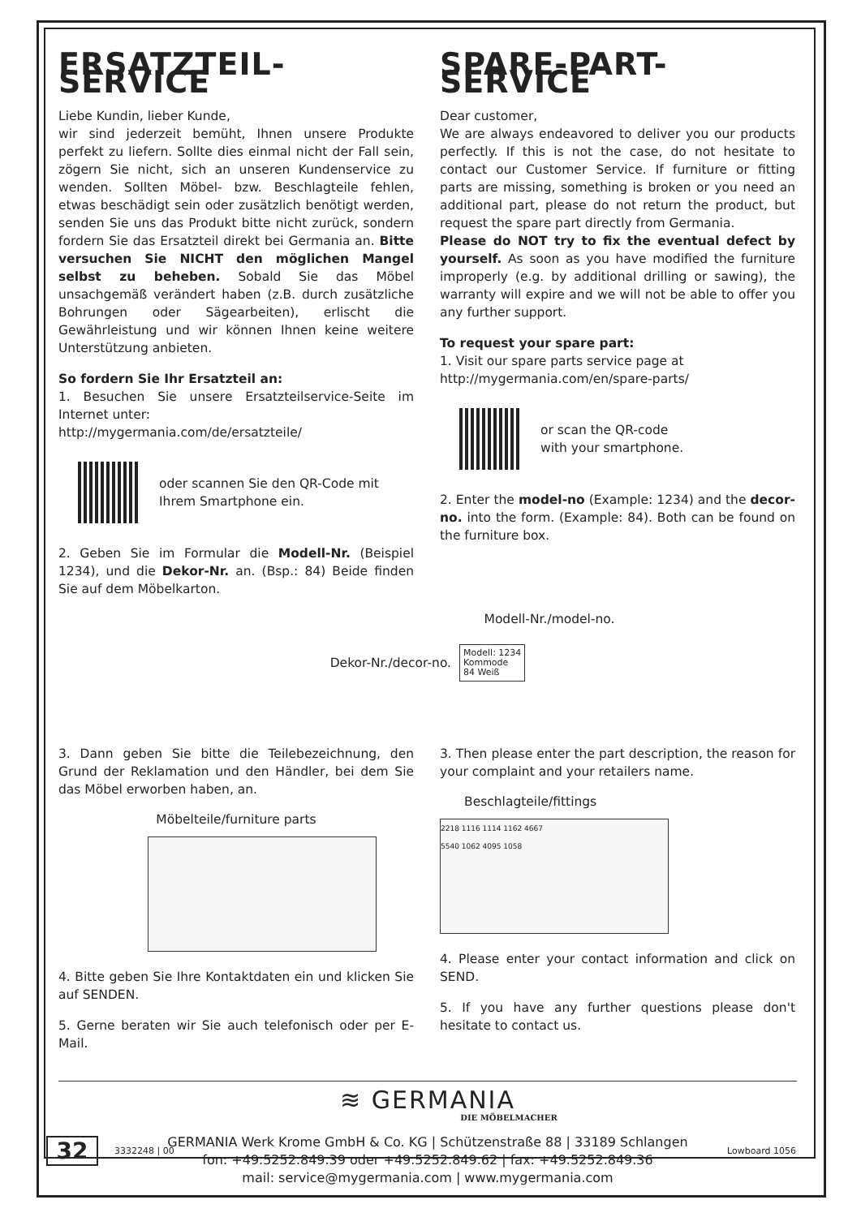ERSATZTEIL-SERVICE
Liebe Kundin, lieber Kunde,
wir sind jederzeit bemüht, Ihnen unsere Produkte perfekt zu liefern. Sollte dies einmal nicht der Fall sein, zögern Sie nicht, sich an unseren Kundenservice zu wenden. Sollten Möbel- bzw. Beschlagteile fehlen, etwas beschädigt sein oder zusätzlich benötigt werden, senden Sie uns das Produkt bitte nicht zurück, sondern fordern Sie das Ersatzteil direkt bei Germania an. Bitte versuchen Sie NICHT den möglichen Mangel selbst zu beheben. Sobald Sie das Möbel unsachgemäß verändert haben (z.B. durch zusätzliche Bohrungen oder Sägearbeiten), erlischt die Gewährleistung und wir können Ihnen keine weitere Unterstützung anbieten.
So fordern Sie Ihr Ersatzteil an:
1. Besuchen Sie unsere Ersatzteilservice-Seite im Internet unter:
http://mygermania.com/de/ersatzteile/
oder scannen Sie den QR-Code mit
Ihrem Smartphone ein.
2. Geben Sie im Formular die Modell-Nr. (Beispiel 1234), und die Dekor-Nr. an. (Bsp.: 84) Beide finden Sie auf dem Möbelkarton.
SPARE-PART-SERVICE
Dear customer,
We are always endeavored to deliver you our products perfectly. If this is not the case, do not hesitate to contact our Customer Service. If furniture or fitting parts are missing, something is broken or you need an additional part, please do not return the product, but request the spare part directly from Germania.
Please do NOT try to fix the eventual defect by yourself. As soon as you have modified the furniture improperly (e.g. by additional drilling or sawing), the warranty will expire and we will not be able to offer you any further support.
To request your spare part:
1. Visit our spare parts service page at
http://mygermania.com/en/spare-parts/
or scan the QR-code
with your smartphone.
2. Enter the model-no (Example: 1234) and the decor-no. into the form. (Example: 84). Both can be found on the furniture box.
Modell-Nr./model-no.
Dekor-Nr./decor-no. Modell: 1234
Kommode
84 Weiß
3. Dann geben Sie bitte die Teilebezeichnung, den Grund der Reklamation und den Händler, bei dem Sie das Möbel erworben haben, an.
Möbelteile/furniture parts
4. Bitte geben Sie Ihre Kontaktdaten ein und klicken Sie auf SENDEN.
5. Gerne beraten wir Sie auch telefonisch oder per E-Mail.
3. Then please enter the part description, the reason for your complaint and your retailers name.
Beschlagteile/fittings
2218 1116 1114 1162 4667
5540 1062 4095 1058
4. Please enter your contact information and click on SEND.
5. If you have any further questions please don't hesitate to contact us.
≋ GERMANIA
DIE MÖBELMACHER
GERMANIA Werk Krome GmbH & Co. KG | Schützenstraße 88 | 33189 Schlangen
fon: +49.5252.849.39 oder +49.5252.849.62 | fax: +49.5252.849.36
mail: service@mygermania.com | www.mygermania.com
32 3332248 | 00 Lowboard 1056